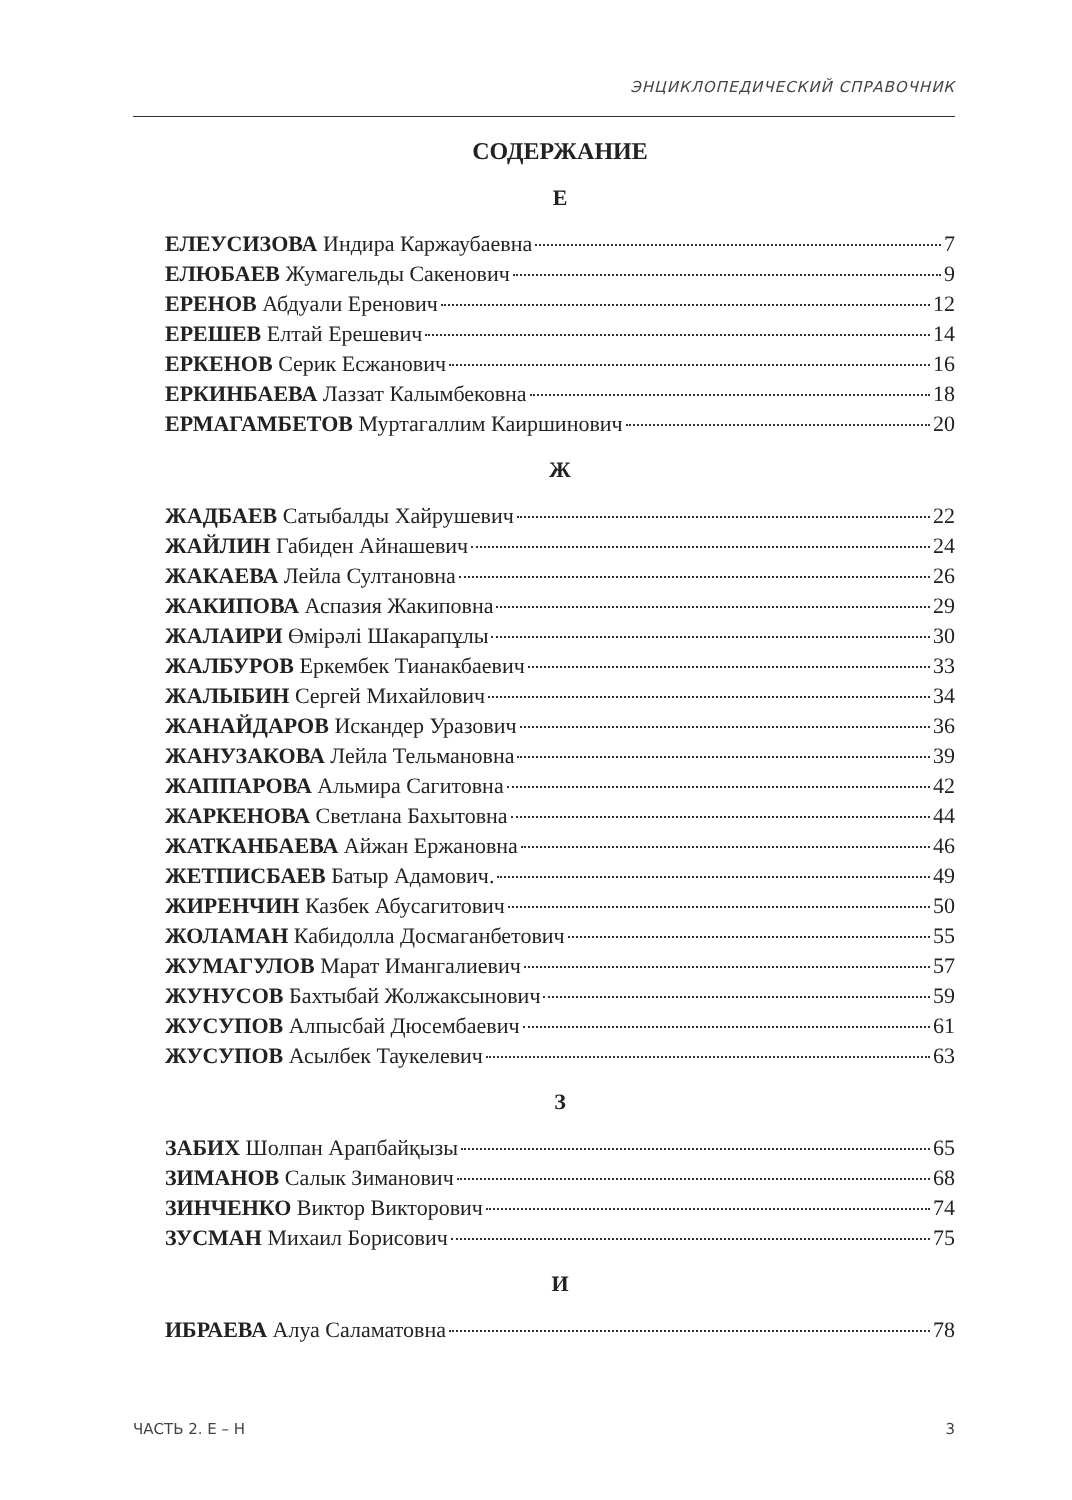ЭНЦИКЛОПЕДИЧЕСКИЙ СПРАВОЧНИК
СОДЕРЖАНИЕ
Е
ЕЛЕУСИЗОВА Индира Каржаубаевна 7
ЕЛЮБАЕВ Жумагельды Сакенович 9
ЕРЕНОВ Абдуали Еренович 12
ЕРЕШЕВ Елтай Ерешевич 14
ЕРКЕНОВ Серик Есжанович 16
ЕРКИНБАЕВА Лаззат Калымбековна 18
ЕРМАГАМБЕТОВ Муртагаллим Каиршинович 20
Ж
ЖАДБАЕВ Сатыбалды Хайрушевич 22
ЖАЙЛИН Габиден Айнашевич 24
ЖАКАЕВА Лейла Султановна 26
ЖАКИПОВА Аспазия Жакиповна 29
ЖАЛАИРИ Өмірәлі Шакарапұлы 30
ЖАЛБУРОВ Еркембек Тианакбаевич 33
ЖАЛЫБИН Сергей Михайлович 34
ЖАНАЙДАРОВ Искандер Уразович 36
ЖАНУЗАКОВА Лейла Тельмановна 39
ЖАППАРОВА Альмира Сагитовна 42
ЖАРКЕНОВА Светлана Бахытовна 44
ЖАТКАНБАЕВА Айжан Ержановна 46
ЖЕТПИСБАЕВ Батыр Адамович. 49
ЖИРЕНЧИН Казбек Абусагитович 50
ЖОЛАМАН Кабидолла Досмаганбетович 55
ЖУМАГУЛОВ Марат Имангалиевич 57
ЖУНУСОВ Бахтыбай Жолжаксынович 59
ЖУСУПОВ Алпысбай Дюсембаевич 61
ЖУСУПОВ Асылбек Таукелевич 63
З
ЗАБИХ Шолпан Арапбайқызы 65
ЗИМАНОВ Салык Зиманович 68
ЗИНЧЕНКО Виктор Викторович 74
ЗУСМАН Михаил Борисович 75
И
ИБРАЕВА Алуа Саламатовна 78
ЧАСТЬ 2. Е – Н 3